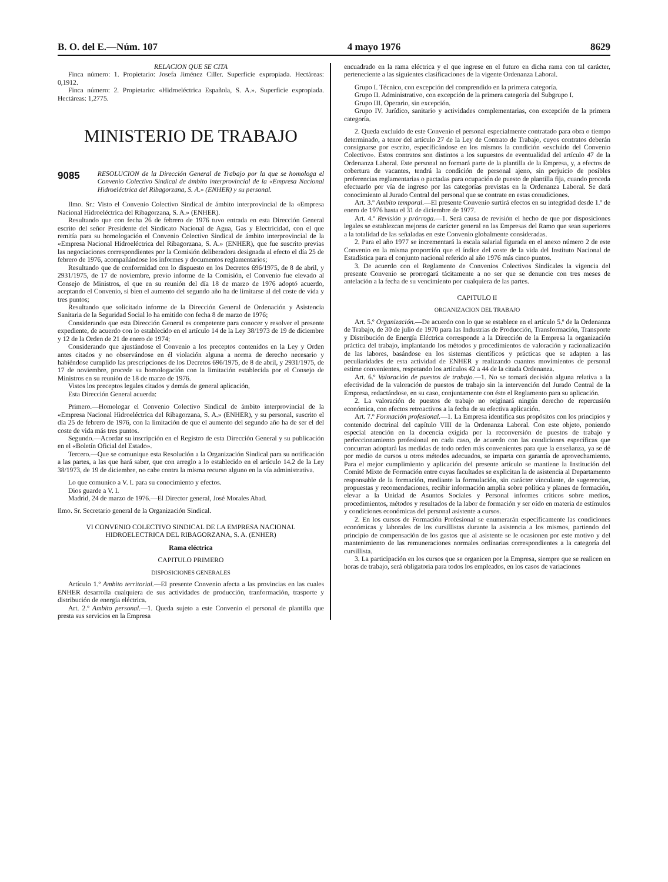B. O. del E.—Núm. 107 4 mayo 1976 8629
RELACION QUE SE CITA
Finca número: 1. Propietario: Josefa Jiménez Ciller. Superficie expropiada. Hectáreas: 0,1912.
Finca número: 2. Propietario: «Hidroeléctrica Española, S. A.». Superficie expropiada. Hectáreas: 1,2775.
MINISTERIO DE TRABAJO
9085 RESOLUCION de la Dirección General de Trabajo por la que se homologa el Convenio Colectivo Sindical de ámbito interprovincial de la «Empresa Nacional Hidroeléctrica del Ribagorzana, S. A.» (ENHER) y su personal.
Ilmo. Sr.: Visto el Convenio Colectivo Sindical de ámbito interprovincial de la «Empresa Nacional Hidroeléctrica del Ribagorzana, S. A.» (ENHER).
Resultando que con fecha 26 de febrero de 1976 tuvo entrada en esta Dirección General escrito del señor Presidente del Sindicato Nacional de Agua, Gas y Electricidad, con el que remitía para su homologación el Convenio Colectivo Sindical de ámbito interprovincial de la «Empresa Nacional Hidroeléctrica del Ribagorzana, S. A.» (ENHER), que fue suscrito previas las negociaciones correspondientes por la Comisión deliberadora designada al efecto el día 25 de febrero de 1976, acompañándose los informes y documentos reglamentarios;
Resultando que de conformidad con lo dispuesto en los Decretos 696/1975, de 8 de abril, y 2931/1975, de 17 de noviembre, previo informe de la Comisión, el Convenio fue elevado al Consejo de Ministros, el que en su reunión del día 18 de marzo de 1976 adoptó acuerdo, aceptando el Convenio, si bien el aumento del segundo año ha de limitarse al del coste de vida y tres puntos;
Resultando que solicitado informe de la Dirección General de Ordenación y Asistencia Sanitaria de la Seguridad Social lo ha emitido con fecha 8 de marzo de 1976;
Considerando que esta Dirección General es competente para conocer y resolver el presente expediente, de acuerdo con lo establecido en el artículo 14 de la Ley 38/1973 de 19 de diciembre y 12 de la Orden de 21 de enero de 1974;
Considerando que ajustándose el Convenio a los preceptos contenidos en la Ley y Orden antes citados y no observándose en él violación alguna a norma de derecho necesario y habiéndose cumplido las prescripciones de los Decretos 696/1975, de 8 de abril, y 2931/1975, de 17 de noviembre, procede su homologación con la limitación establecida por el Consejo de Ministros en su reunión de 18 de marzo de 1976.
Vistos los preceptos legales citados y demás de general aplicación,
Esta Dirección General acuerda:
Primero.—Homologar el Convenio Colectivo Sindical de ámbito interprovincial de la «Empresa Nacional Hidroeléctrica del Ribagorzana, S. A.» (ENHER), y su personal, suscrito el día 25 de febrero de 1976, con la limitación de que el aumento del segundo año ha de ser el del coste de vida más tres puntos.
Segundo.—Acordar su inscripción en el Registro de esta Dirección General y su publicación en el «Boletín Oficial del Estado».
Tercero.—Que se comunique esta Resolución a la Organización Sindical para su notificación a las partes, a las que hará saber, que con arreglo a lo establecido en el artículo 14.2 de la Ley 38/1973, de 19 de diciembre, no cabe contra la misma recurso alguno en la vía administrativa.
Lo que comunico a V. I. para su conocimiento y efectos.
Dios guarde a V. I.
Madrid, 24 de marzo de 1976.—El Director general, José Morales Abad.
Ilmo. Sr. Secretario general de la Organización Sindical.
VI CONVENIO COLECTIVO SINDICAL DE LA EMPRESA NACIONAL HIDROELECTRICA DEL RIBAGORZANA, S. A. (ENHER)
Rama eléctrica
CAPITULO PRIMERO
DISPOSICIONES GENERALES
Artículo 1.º Ambito territorial.—El presente Convenio afecta a las provincias en las cuales ENHER desarrolla cualquiera de sus actividades de producción, tranformación, trasporte y distribución de energía eléctrica.
Art. 2.º Ambito personal.—1. Queda sujeto a este Convenio el personal de plantilla que presta sus servicios en la Empresa
encuadrado en la rama eléctrica y el que ingrese en el futuro en dicha rama con tal carácter, perteneciente a las siguientes clasificaciones de la vigente Ordenanza Laboral.
Grupo I. Técnico, con excepción del comprendido en la primera categoría.
Grupo II. Administrativo, con excepción de la primera categoría del Subgrupo I.
Grupo III. Operario, sin excepción.
Grupo IV. Jurídico, sanitario y actividades complementarias, con excepción de la primera categoría.
2. Queda excluído de este Convenio el personal especialmente contratado para obra o tiempo determinado, a tenor del artículo 27 de la Ley de Contrato de Trabajo, cuyos contratos deberán consignarse por escrito, especificándose en los mismos la condición «excluido del Convenio Colectivo». Estos contratos son distintos a los supuestos de eventualidad del artículo 47 de la Ordenanza Laboral. Este personal no formará parte de la plantilla de la Empresa, y, a efectos de cobertura de vacantes, tendrá la condición de personal ajeno, sin perjuicio de posibles preferencias reglamentarias o pactadas para ocupación de puesto de plantilla fija, cuando proceda efectuarlo por vía de ingreso por las categorías previstas en la Ordenanza Laboral. Se dará conocimiento al Jurado Central del personal que se contrate en estas conudiciones.
Art. 3.º Ambito temporal.—El presente Convenio surtirá efectos en su integridad desde 1.º de enero de 1976 hasta el 31 de diciembre de 1977.
Art. 4.º Revisión y prórroga.—1. Será causa de revisión el hecho de que por disposiciones legales se establezcan mejoras de carácter general en las Empresas del Ramo que sean superiores a la totalidad de las señaladas en este Convenio globalmente consideradas.
2. Para el año 1977 se incrementará la escala salarial figurada en el anexo número 2 de este Convenio en la misma proporción que el índice del coste de la vida del Instituto Nacional de Estadística para el conjunto nacional referido al año 1976 más cinco puntos.
3. De acuerdo con el Reglamento de Convenios Colectivos Sindicales la vigencia del presente Convenio se prorrogará tácitamente a no ser que se denuncie con tres meses de antelación a la fecha de su vencimiento por cualquiera de las partes.
CAPITULO II
ORGANIZACION DEL TRABAJO
Art. 5.º Organización.—De acuerdo con lo que se establece en el artículo 5.º de la Ordenanza de Trabajo, de 30 de julio de 1970 para las Industrias de Producción, Transformación, Transporte y Distribución de Energía Eléctrica corresponde a la Dirección de la Empresa la organización práctica del trabajo, implantando los métodos y procedimientos de valoración y racionalización de las labores, basándose en los sistemas científicos y prácticas que se adapten a las peculiaridades de esta actividad de ENHER y realizando cuantos movimientos de personal estime convenientes, respetando los artículos 42 a 44 de la citada Ordenanza.
Art. 6.º Valoración de puestos de trabajo.—1. No se tomará decisión alguna relativa a la efectividad de la valoración de puestos de trabajo sin la intervención del Jurado Central de la Empresa, redactándose, en su caso, conjuntamente con éste el Reglamento para su aplicación.
2. La valoración de puestos de trabajo no originará ningún derecho de repercusión económica, con efectos retroactivos a la fecha de su efectiva aplicación.
Art. 7.º Formación profesional.—1. La Empresa identifica sus propósitos con los principios y contenido doctrinal del capítulo VIII de la Ordenanza Laboral. Con este objeto, poniendo especial atención en la docencia exigida por la reconversión de puestos de trabajo y perfeccionamiento profesional en cada caso, de acuerdo con las condiciones específicas que concurran adoptará las medidas de todo orden más convenientes para que la enseñanza, ya se dé por medio de cursos u otros métodos adecuados, se imparta con garantía de aprovechamiento. Para el mejor cumplimiento y aplicación del presente artículo se mantiene la Institución del Comité Mixto de Formación entre cuyas facultades se explicitan la de asistencia al Departamento responsable de la formación, mediante la formulación, sin carácter vinculante, de sugerencias, propuestas y recomendaciones, recibir información amplia sobre política y planes de formación, elevar a la Unidad de Asuntos Sociales y Personal informes críticos sobre medios, procedimientos, métodos y resultados de la labor de formación y ser oído en materia de estímulos y condiciones económicas del personal asistente a cursos.
2. En los cursos de Formación Profesional se enumerarán específicamente las condiciones económicas y laborales de los cursillistas durante la asistencia a los mismos, partiendo del principio de compensación de los gastos que al asistente se le ocasionen por este motivo y del mantenimiento de las remuneraciones normales ordinarias correspondientes a la categoría del cursillista.
3. La participación en los cursos que se organicen por la Empresa, siempre que se realicen en horas de trabajo, será obligatoria para todos los empleados, en los casos de variaciones